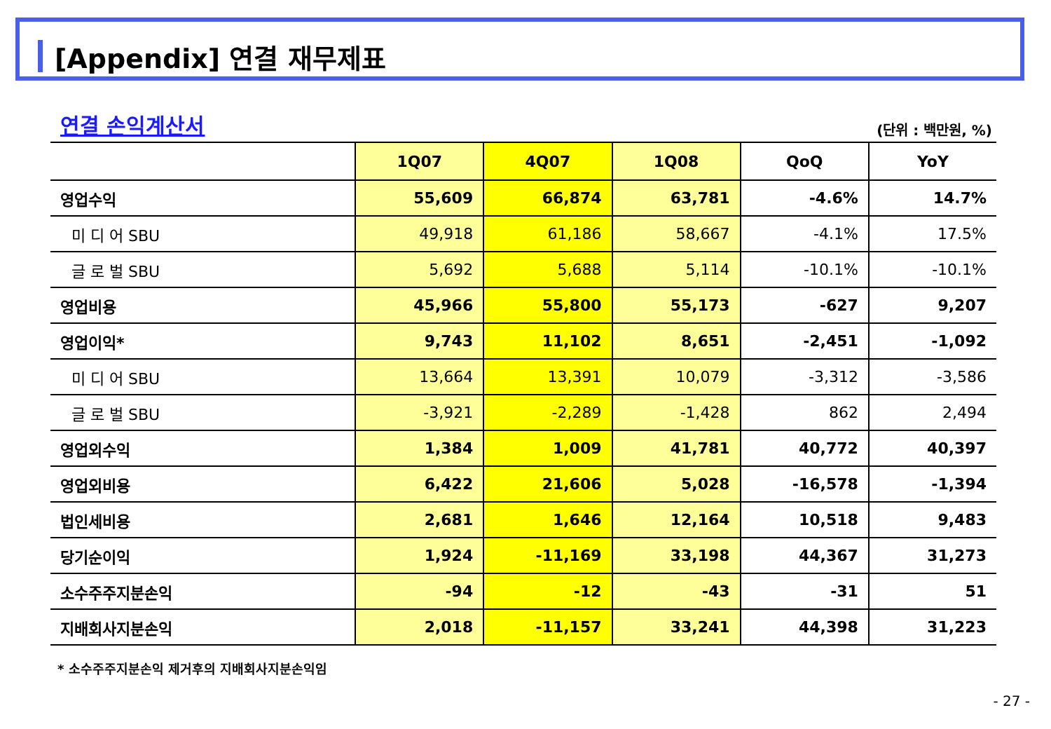[Appendix] 연결 재무제표
연결 손익계산서 (단위 : 백만원, %)
| | 1Q07 | 4Q07 | 1Q08 | QoQ | YoY |
| --- | --- | --- | --- | --- | --- |
| 영업수익 | 55,609 | 66,874 | 63,781 | -4.6% | 14.7% |
| 미 디 어 SBU | 49,918 | 61,186 | 58,667 | -4.1% | 17.5% |
| 글 로 벌 SBU | 5,692 | 5,688 | 5,114 | -10.1% | -10.1% |
| 영업비용 | 45,966 | 55,800 | 55,173 | -627 | 9,207 |
| 영업이익* | 9,743 | 11,102 | 8,651 | -2,451 | -1,092 |
| 미 디 어 SBU | 13,664 | 13,391 | 10,079 | -3,312 | -3,586 |
| 글 로 벌 SBU | -3,921 | -2,289 | -1,428 | 862 | 2,494 |
| 영업외수익 | 1,384 | 1,009 | 41,781 | 40,772 | 40,397 |
| 영업외비용 | 6,422 | 21,606 | 5,028 | -16,578 | -1,394 |
| 법인세비용 | 2,681 | 1,646 | 12,164 | 10,518 | 9,483 |
| 당기순이익 | 1,924 | -11,169 | 33,198 | 44,367 | 31,273 |
| 소수주주지분손익 | -94 | -12 | -43 | -31 | 51 |
| 지배회사지분손익 | 2,018 | -11,157 | 33,241 | 44,398 | 31,223 |
* 소수주주지분손익 제거후의 지배회사지분손익임
- 27 -